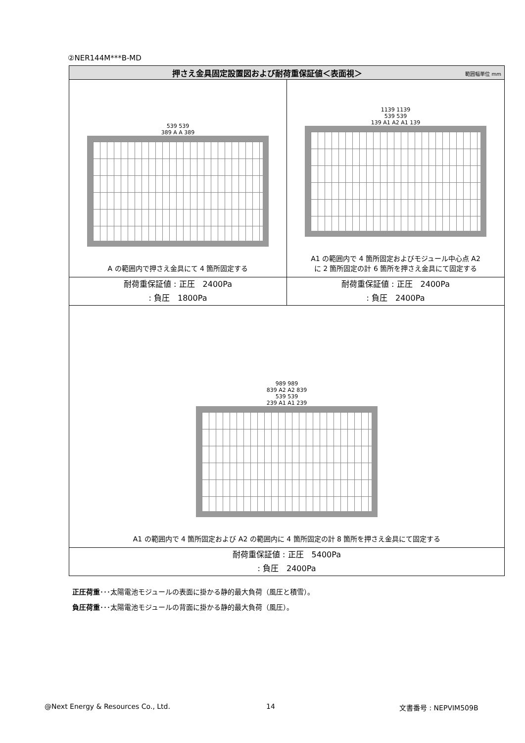②NER144M***B-MD
| 押さえ金具固定設置図および耐荷重保証値＜表面視＞ 範囲幅単位 mm | |
| --- | --- |
| 539 539 389 A A 389 A の範囲内で押さえ金具にて 4 箇所固定する | 1139 1139 539 539 139 A1 A2 A1 139 A1 の範囲内で 4 箇所固定およびモジュール中心点 A2 に 2 箇所固定の計 6 箇所を押さえ金具にて固定する |
| 耐荷重保証値 : 正圧 2400Pa : 負圧 1800Pa | 耐荷重保証値 : 正圧 2400Pa : 負圧 2400Pa |
| 989 989 839 A2 A2 839 539 539 239 A1 A1 239 A1 の範囲内で 4 箇所固定および A2 の範囲内に 4 箇所固定の計 8 箇所を押さえ金具にて固定する | |
| 耐荷重保証値 : 正圧 5400Pa : 負圧 2400Pa | |
正圧荷重･･･太陽電池モジュールの表面に掛かる静的最大負荷（風圧と積雪）。
負圧荷重･･･太陽電池モジュールの背面に掛かる静的最大負荷（風圧）。
@Next Energy & Resources Co., Ltd.
14 文書番号 : NEPVIM509B